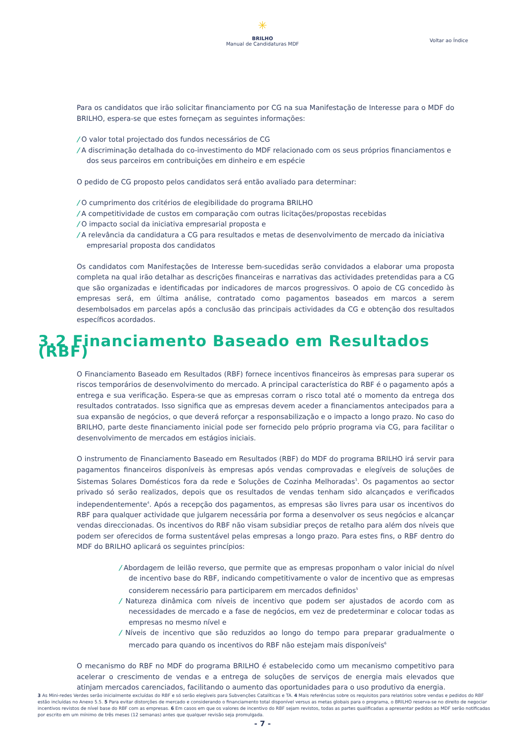✳
BRILHO
Manual de Candidaturas MDF
Voltar ao Índice
Para os candidatos que irão solicitar financiamento por CG na sua Manifestação de Interesse para o MDF do BRILHO, espera-se que estes forneçam as seguintes informações:
/ O valor total projectado dos fundos necessários de CG
/ A discriminação detalhada do co-investimento do MDF relacionado com os seus próprios financiamentos e dos seus parceiros em contribuições em dinheiro e em espécie
O pedido de CG proposto pelos candidatos será então avaliado para determinar:
/ O cumprimento dos critérios de elegibilidade do programa BRILHO
/ A competitividade de custos em comparação com outras licitações/propostas recebidas
/ O impacto social da iniciativa empresarial proposta e
/ A relevância da candidatura a CG para resultados e metas de desenvolvimento de mercado da iniciativa empresarial proposta dos candidatos
Os candidatos com Manifestações de Interesse bem-sucedidas serão convidados a elaborar uma proposta completa na qual irão detalhar as descrições financeiras e narrativas das actividades pretendidas para a CG que são organizadas e identificadas por indicadores de marcos progressivos. O apoio de CG concedido às empresas será, em última análise, contratado como pagamentos baseados em marcos a serem desembolsados em parcelas após a conclusão das principais actividades da CG e obtenção dos resultados específicos acordados.
3.2 Financiamento Baseado em Resultados (RBF)
O Financiamento Baseado em Resultados (RBF) fornece incentivos financeiros às empresas para superar os riscos temporários de desenvolvimento do mercado. A principal característica do RBF é o pagamento após a entrega e sua verificação. Espera-se que as empresas corram o risco total até o momento da entrega dos resultados contratados. Isso significa que as empresas devem aceder a financiamentos antecipados para a sua expansão de negócios, o que deverá reforçar a responsabilização e o impacto a longo prazo. No caso do BRILHO, parte deste financiamento inicial pode ser fornecido pelo próprio programa via CG, para facilitar o desenvolvimento de mercados em estágios iniciais.
O instrumento de Financiamento Baseado em Resultados (RBF) do MDF do programa BRILHO irá servir para pagamentos financeiros disponíveis às empresas após vendas comprovadas e elegíveis de soluções de Sistemas Solares Domésticos fora da rede e Soluções de Cozinha Melhoradas<sup>3</sup>. Os pagamentos ao sector privado só serão realizados, depois que os resultados de vendas tenham sido alcançados e verificados independentemente<sup>4</sup>. Após a recepção dos pagamentos, as empresas são livres para usar os incentivos do RBF para qualquer actividade que julgarem necessária por forma a desenvolver os seus negócios e alcançar vendas direccionadas. Os incentivos do RBF não visam subsidiar preços de retalho para além dos níveis que podem ser oferecidos de forma sustentável pelas empresas a longo prazo. Para estes fins, o RBF dentro do MDF do BRILHO aplicará os seguintes princípios:
/ Abordagem de leilão reverso, que permite que as empresas proponham o valor inicial do nível de incentivo base do RBF, indicando competitivamente o valor de incentivo que as empresas considerem necessário para participarem em mercados definidos<sup>5</sup>
/ Natureza dinâmica com níveis de incentivo que podem ser ajustados de acordo com as necessidades de mercado e a fase de negócios, em vez de predeterminar e colocar todas as empresas no mesmo nível e
/ Níveis de incentivo que são reduzidos ao longo do tempo para preparar gradualmente o mercado para quando os incentivos do RBF não estejam mais disponíveis<sup>6</sup>
O mecanismo do RBF no MDF do programa BRILHO é estabelecido como um mecanismo competitivo para acelerar o crescimento de vendas e a entrega de soluções de serviços de energia mais elevados que atinjam mercados carenciados, facilitando o aumento das oportunidades para o uso produtivo da energia.
3 As Mini-redes Verdes serão inicialmente excluídas do RBF e só serão elegíveis para Subvenções Catalíticas e TA. 4 Mais referências sobre os requisitos para relatórios sobre vendas e pedidos do RBF estão incluídas no Anexo 5.5. 5 Para evitar distorções de mercado e considerando o financiamento total disponível versus as metas globais para o programa, o BRILHO reserva-se no direito de negociar incentivos revistos de nível base do RBF com as empresas. 6 Em casos em que os valores de incentivo do RBF sejam revistos, todas as partes qualificadas a apresentar pedidos ao MDF serão notificadas por escrito em um mínimo de três meses (12 semanas) antes que qualquer revisão seja promulgada.
- 7 -